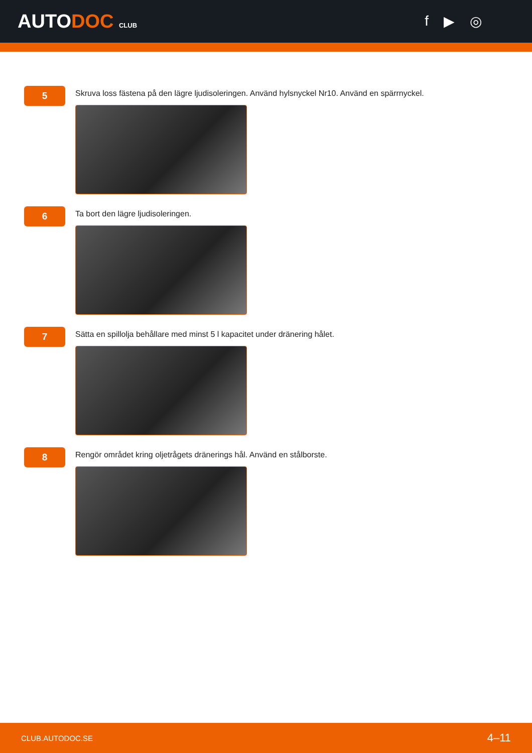AUTODOC CLUB
f ▶ ◎
5
Skruva loss fästena på den lägre ljudisoleringen. Använd hylsnyckel Nr10. Använd en spärrnyckel.
6
Ta bort den lägre ljudisoleringen.
7
Sätta en spillolja behållare med minst 5 l kapacitet under dränering hålet.
8
Rengör området kring oljetrågets dränerings hål. Använd en stålborste.
CLUB.AUTODOC.SE 4–11